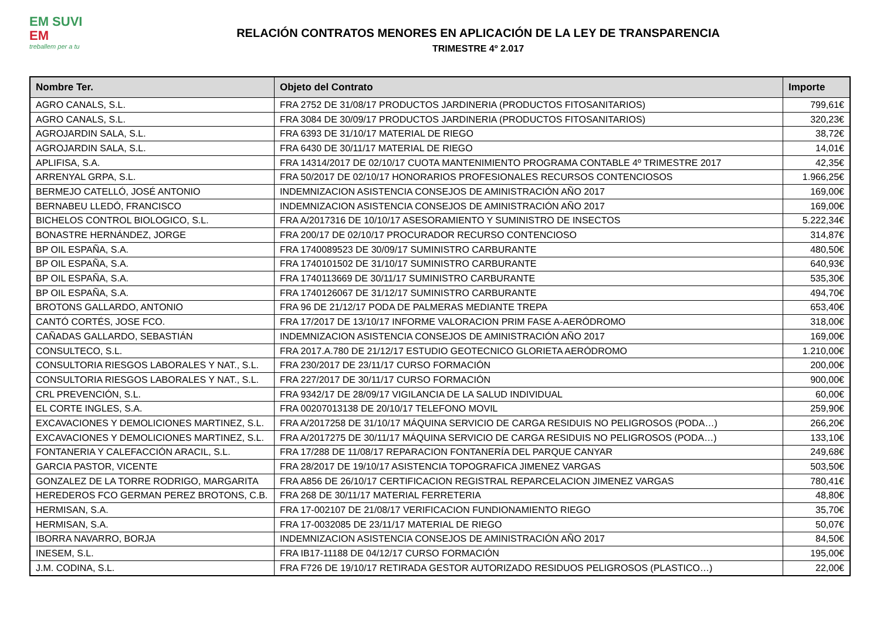EM SUVI
EM
treballem per a tu
RELACIÓN CONTRATOS MENORES EN APLICACIÓN DE LA LEY DE TRANSPARENCIA
TRIMESTRE 4º 2.017
| Nombre Ter. | Objeto del Contrato | Importe |
| --- | --- | --- |
| AGRO CANALS, S.L. | FRA 2752 DE 31/08/17 PRODUCTOS JARDINERIA (PRODUCTOS FITOSANITARIOS) | 799,61€ |
| AGRO CANALS, S.L. | FRA 3084 DE 30/09/17 PRODUCTOS JARDINERIA (PRODUCTOS FITOSANITARIOS) | 320,23€ |
| AGROJARDIN SALA, S.L. | FRA 6393 DE 31/10/17 MATERIAL DE RIEGO | 38,72€ |
| AGROJARDIN SALA, S.L. | FRA 6430 DE 30/11/17 MATERIAL DE RIEGO | 14,01€ |
| APLIFISA, S.A. | FRA 14314/2017 DE 02/10/17 CUOTA MANTENIMIENTO PROGRAMA CONTABLE 4º TRIMESTRE 2017 | 42,35€ |
| ARRENYAL GRPA, S.L. | FRA 50/2017 DE 02/10/17 HONORARIOS PROFESIONALES RECURSOS CONTENCIOSOS | 1.966,25€ |
| BERMEJO CATELLÓ, JOSÉ ANTONIO | INDEMNIZACION ASISTENCIA CONSEJOS DE AMINISTRACIÓN AÑO 2017 | 169,00€ |
| BERNABEU LLEDÓ, FRANCISCO | INDEMNIZACION ASISTENCIA CONSEJOS DE AMINISTRACIÓN AÑO 2017 | 169,00€ |
| BICHELOS CONTROL BIOLOGICO, S.L. | FRA A/2017316 DE 10/10/17 ASESORAMIENTO Y SUMINISTRO DE INSECTOS | 5.222,34€ |
| BONASTRE HERNÁNDEZ, JORGE | FRA 200/17 DE 02/10/17 PROCURADOR RECURSO CONTENCIOSO | 314,87€ |
| BP OIL ESPAÑA, S.A. | FRA 1740089523 DE 30/09/17 SUMINISTRO CARBURANTE | 480,50€ |
| BP OIL ESPAÑA, S.A. | FRA 1740101502 DE 31/10/17 SUMINISTRO CARBURANTE | 640,93€ |
| BP OIL ESPAÑA, S.A. | FRA 1740113669 DE 30/11/17 SUMINISTRO CARBURANTE | 535,30€ |
| BP OIL ESPAÑA, S.A. | FRA 1740126067 DE 31/12/17 SUMINISTRO CARBURANTE | 494,70€ |
| BROTONS GALLARDO, ANTONIO | FRA 96 DE 21/12/17 PODA DE PALMERAS MEDIANTE TREPA | 653,40€ |
| CANTÓ CORTÉS, JOSE FCO. | FRA 17/2017 DE 13/10/17 INFORME VALORACION PRIM FASE A-AERÓDROMO | 318,00€ |
| CAÑADAS GALLARDO, SEBASTIÁN | INDEMNIZACION ASISTENCIA CONSEJOS DE AMINISTRACIÓN AÑO 2017 | 169,00€ |
| CONSULTECO, S.L. | FRA 2017.A.780 DE 21/12/17 ESTUDIO GEOTECNICO GLORIETA AERÓDROMO | 1.210,00€ |
| CONSULTORIA RIESGOS LABORALES Y NAT., S.L. | FRA 230/2017 DE 23/11/17 CURSO FORMACIÓN | 200,00€ |
| CONSULTORIA RIESGOS LABORALES Y NAT., S.L. | FRA 227/2017 DE 30/11/17 CURSO FORMACIÓN | 900,00€ |
| CRL PREVENCIÓN, S.L. | FRA 9342/17 DE 28/09/17 VIGILANCIA DE LA SALUD INDIVIDUAL | 60,00€ |
| EL CORTE INGLES, S.A. | FRA 00207013138 DE 20/10/17 TELEFONO MOVIL | 259,90€ |
| EXCAVACIONES Y DEMOLICIONES MARTINEZ, S.L. | FRA A/2017258 DE 31/10/17 MÁQUINA SERVICIO DE CARGA RESIDUIS NO PELIGROSOS (PODA…) | 266,20€ |
| EXCAVACIONES Y DEMOLICIONES MARTINEZ, S.L. | FRA A/2017275 DE 30/11/17 MÁQUINA SERVICIO DE CARGA RESIDUIS NO PELIGROSOS (PODA…) | 133,10€ |
| FONTANERIA Y CALEFACCIÓN ARACIL, S.L. | FRA 17/288 DE 11/08/17 REPARACION FONTANERÍA DEL PARQUE CANYAR | 249,68€ |
| GARCIA PASTOR, VICENTE | FRA 28/2017 DE 19/10/17 ASISTENCIA TOPOGRAFICA JIMENEZ VARGAS | 503,50€ |
| GONZALEZ DE LA TORRE RODRIGO, MARGARITA | FRA A856 DE 26/10/17 CERTIFICACION REGISTRAL REPARCELACION JIMENEZ VARGAS | 780,41€ |
| HEREDEROS FCO GERMAN PEREZ BROTONS, C.B. | FRA 268 DE 30/11/17 MATERIAL FERRETERIA | 48,80€ |
| HERMISAN, S.A. | FRA 17-002107 DE 21/08/17 VERIFICACION FUNDIONAMIENTO RIEGO | 35,70€ |
| HERMISAN, S.A. | FRA 17-0032085 DE 23/11/17 MATERIAL DE RIEGO | 50,07€ |
| IBORRA NAVARRO, BORJA | INDEMNIZACION ASISTENCIA CONSEJOS DE AMINISTRACIÓN AÑO 2017 | 84,50€ |
| INESEM, S.L. | FRA IB17-11188 DE 04/12/17 CURSO FORMACIÓN | 195,00€ |
| J.M. CODINA, S.L. | FRA F726 DE 19/10/17 RETIRADA GESTOR AUTORIZADO RESIDUOS PELIGROSOS (PLASTICO…) | 22,00€ |